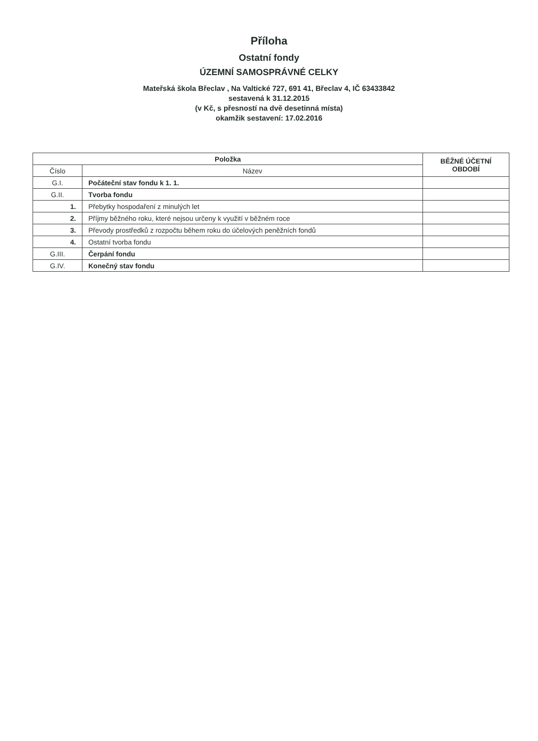Příloha
Ostatní fondy
ÚZEMNÍ SAMOSPRÁVNÉ CELKY
Mateřská škola Břeclav , Na Valtické 727, 691 41, Břeclav 4, IČ 63433842
sestavená k 31.12.2015
(v Kč, s přesností na dvě desetinná místa)
okamžik sestavení: 17.02.2016
| Položka | | BĚŽNÉ ÚČETNÍ OBDOBÍ |
| --- | --- | --- |
| Číslo | Název | |
| G.I. | Počáteční stav fondu k 1. 1. | |
| G.II. | Tvorba fondu | |
| 1. | Přebytky hospodaření z minulých let | |
| 2. | Příjmy běžného roku, které nejsou určeny k využití v běžném roce | |
| 3. | Převody prostředků z rozpočtu během roku do účelových peněžních fondů | |
| 4. | Ostatní tvorba fondu | |
| G.III. | Čerpání fondu | |
| G.IV. | Konečný stav fondu | |